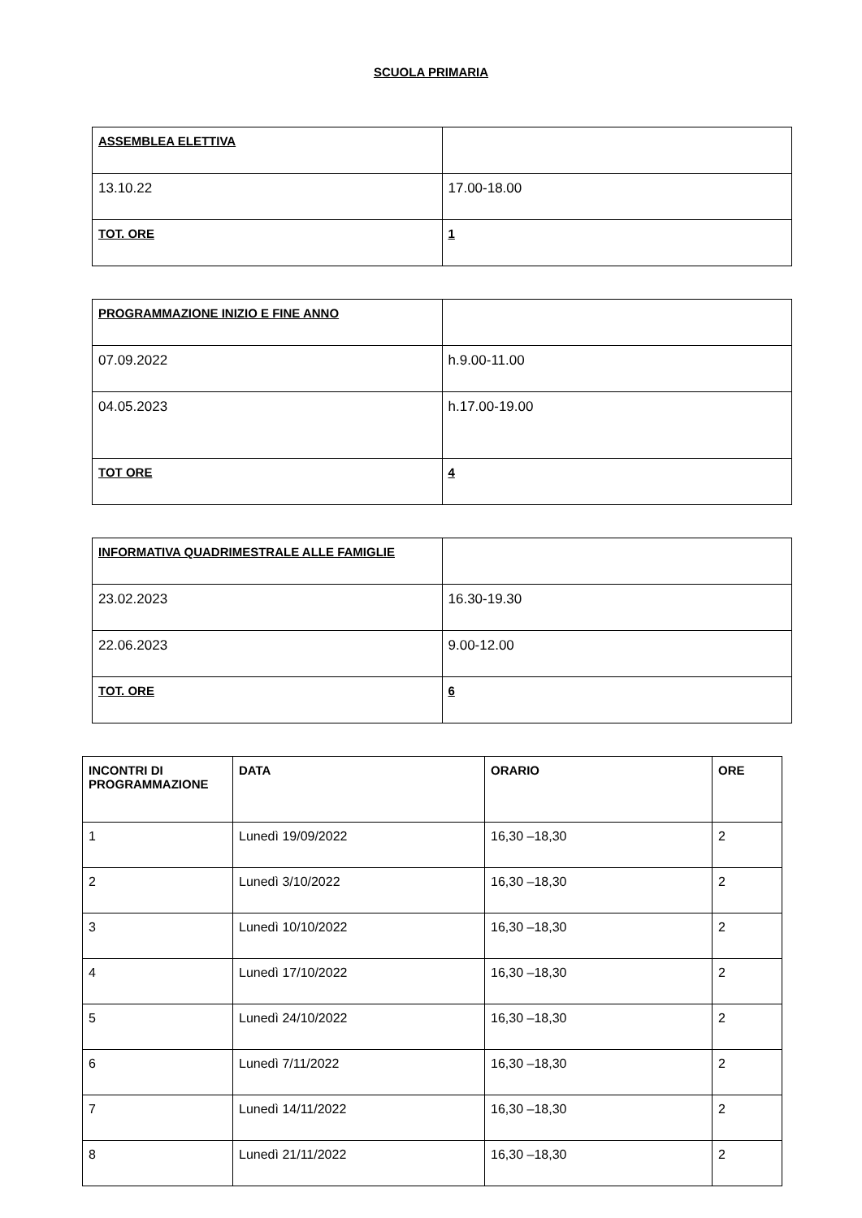SCUOLA PRIMARIA
| ASSEMBLEA ELETTIVA | |
| 13.10.22 | 17.00-18.00 |
| TOT. ORE | 1 |
| PROGRAMMAZIONE INIZIO E FINE ANNO | |
| 07.09.2022 | h.9.00-11.00 |
| 04.05.2023 | h.17.00-19.00 |
| TOT ORE | 4 |
| INFORMATIVA QUADRIMESTRALE ALLE FAMIGLIE | |
| 23.02.2023 | 16.30-19.30 |
| 22.06.2023 | 9.00-12.00 |
| TOT. ORE | 6 |
| INCONTRI DI PROGRAMMAZIONE | DATA | ORARIO | ORE |
| --- | --- | --- | --- |
| 1 | Lunedì 19/09/2022 | 16,30 –18,30 | 2 |
| 2 | Lunedì 3/10/2022 | 16,30 –18,30 | 2 |
| 3 | Lunedì 10/10/2022 | 16,30 –18,30 | 2 |
| 4 | Lunedì 17/10/2022 | 16,30 –18,30 | 2 |
| 5 | Lunedì 24/10/2022 | 16,30 –18,30 | 2 |
| 6 | Lunedì 7/11/2022 | 16,30 –18,30 | 2 |
| 7 | Lunedì 14/11/2022 | 16,30 –18,30 | 2 |
| 8 | Lunedì 21/11/2022 | 16,30 –18,30 | 2 |